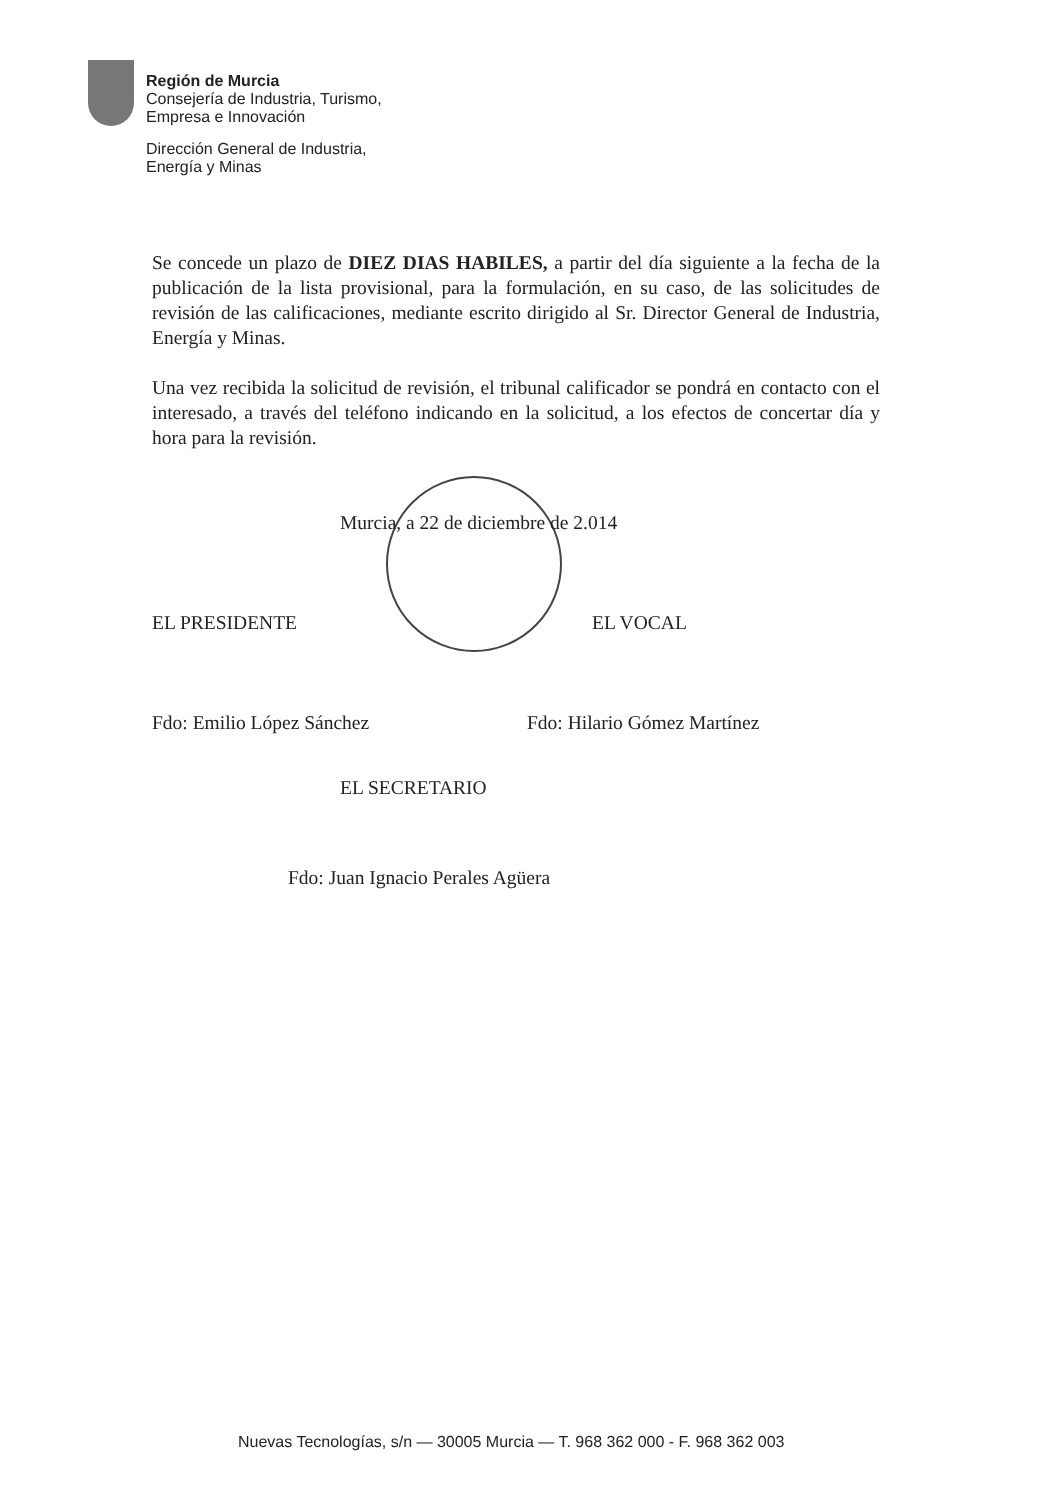Región de Murcia
Consejería de Industria, Turismo,
Empresa e Innovación
Dirección General de Industria,
Energía y Minas
Se concede un plazo de DIEZ DIAS HABILES, a partir del día siguiente a la fecha de la publicación de la lista provisional, para la formulación, en su caso, de las solicitudes de revisión de las calificaciones, mediante escrito dirigido al Sr. Director General de Industria, Energía y Minas.
Una vez recibida la solicitud de revisión, el tribunal calificador se pondrá en contacto con el interesado, a través del teléfono indicando en la solicitud, a los efectos de concertar día y hora para la revisión.
Murcia, a 22 de diciembre de 2.014
EL PRESIDENTE EL VOCAL
Fdo: Emilio López Sánchez Fdo: Hilario Gómez Martínez
EL SECRETARIO
Fdo: Juan Ignacio Perales Agüera
Nuevas Tecnologías, s/n — 30005 Murcia — T. 968 362 000 - F. 968 362 003